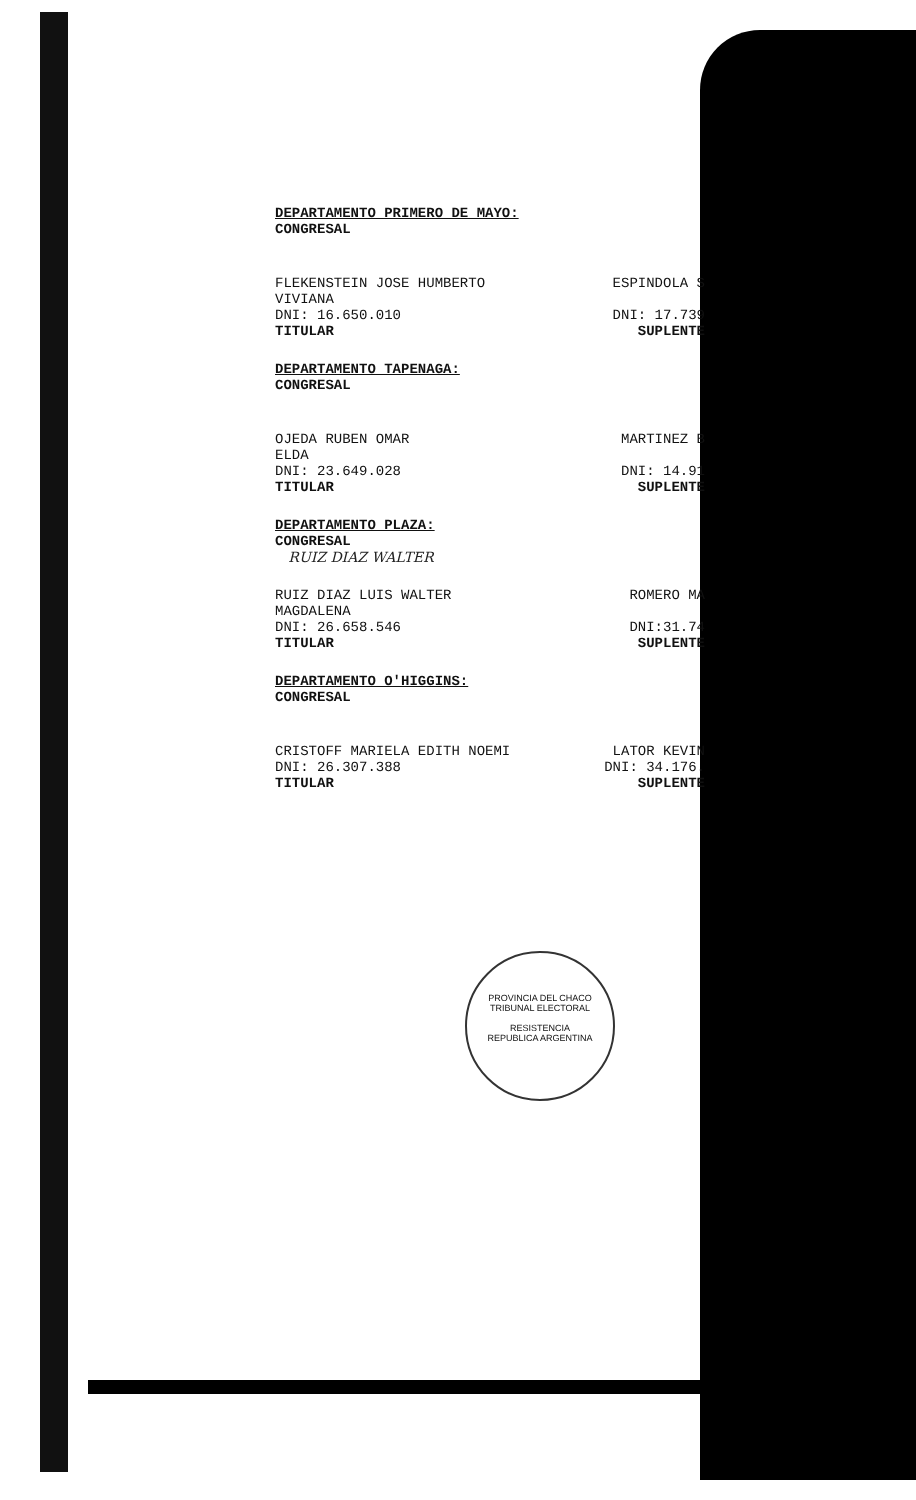DEPARTAMENTO PRIMERO DE MAYO:
CONGRESAL
FLEKENSTEIN JOSE HUMBERTO ESPINDOLA S
VIVIANA
DNI: 16.650.010 DNI: 17.739
TITULAR SUPLENTE
DEPARTAMENTO TAPENAGA:
CONGRESAL
OJEDA RUBEN OMAR MARTINEZ B
ELDA
DNI: 23.649.028 DNI: 14.91
TITULAR SUPLENTE
DEPARTAMENTO PLAZA:
CONGRESAL
RUIZ DIAZ WALTER
RUIZ DIAZ LUIS WALTER ROMERO MA
MAGDALENA
DNI: 26.658.546 DNI:31.74
TITULAR SUPLENTE
DEPARTAMENTO O'HIGGINS:
CONGRESAL
CRISTOFF MARIELA EDITH NOEMI LATOR KEVIN
DNI: 26.307.388 DNI: 34.176.
TITULAR SUPLENTE
PROVINCIA DEL CHACO
TRIBUNAL ELECTORAL
RESISTENCIA
REPUBLICA ARGENTINA